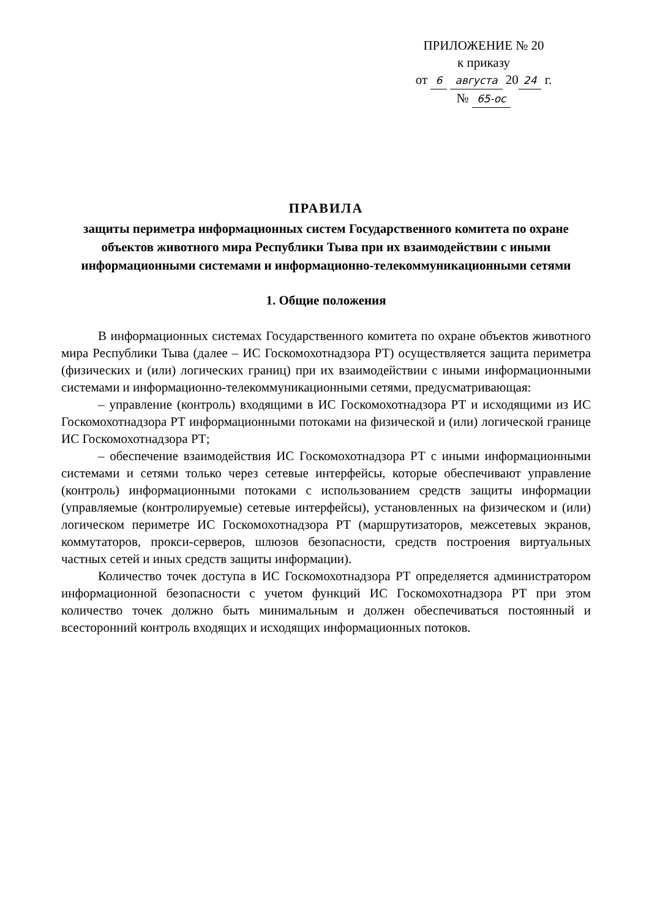ПРИЛОЖЕНИЕ № 20
к приказу
от 6 августа 20 24 г.
№ 65-ос
ПРАВИЛА
защиты периметра информационных систем Государственного комитета по охране объектов животного мира Республики Тыва при их взаимодействии с иными информационными системами и информационно-телекоммуникационными сетями
1. Общие положения
В информационных системах Государственного комитета по охране объектов животного мира Республики Тыва (далее – ИС Госкомохотнадзора РТ) осуществляется защита периметра (физических и (или) логических границ) при их взаимодействии с иными информационными системами и информационно-телекоммуникационными сетями, предусматривающая:
– управление (контроль) входящими в ИС Госкомохотнадзора РТ и исходящими из ИС Госкомохотнадзора РТ информационными потоками на физической и (или) логической границе ИС Госкомохотнадзора РТ;
– обеспечение взаимодействия ИС Госкомохотнадзора РТ с иными информационными системами и сетями только через сетевые интерфейсы, которые обеспечивают управление (контроль) информационными потоками с использованием средств защиты информации (управляемые (контролируемые) сетевые интерфейсы), установленных на физическом и (или) логическом периметре ИС Госкомохотнадзора РТ (маршрутизаторов, межсетевых экранов, коммутаторов, прокси-серверов, шлюзов безопасности, средств построения виртуальных частных сетей и иных средств защиты информации).
Количество точек доступа в ИС Госкомохотнадзора РТ определяется администратором информационной безопасности с учетом функций ИС Госкомохотнадзора РТ при этом количество точек должно быть минимальным и должен обеспечиваться постоянный и всесторонний контроль входящих и исходящих информационных потоков.